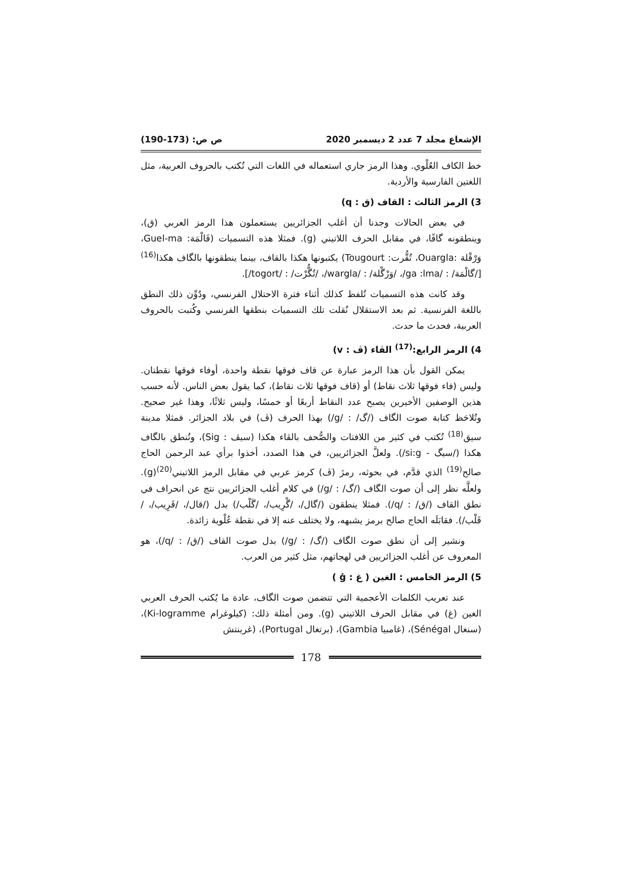الإشعاع مجلد 7 عدد 2 ديسمبر 2020 ص ص: (173-190)
خط الكاف العُلْوي. وهذا الرمز جاري استعماله في اللغات التي تُكتب بالحروف العربية، مثل اللغتين الفارسية والأردية.
3) الرمز الثالث : القاف (ق : q)
في بعض الحالات وجدنا أن أغلب الجزائريين يستعملون هذا الرمز العربي (ق)، وينطقونه گافًا، في مقابل الحرف اللاتيني (g). فمثلا هذه التسميات (قَالْمَة: Guel-ma، وَرْقْلة :Ouargla، تُقُّرت: Tougourt) يكتبونها هكذا بالقاف، بينما ينطقونها بالگاف هكذا<sup>(16)</sup> [/گالْمَة/ : /ga :lma/، /وَرْگْلة/ : /wargla/، /تُگُّرْت/ : /togort/].
وقد كانت هذه التسميات تُلفظ كذلك أثناء فترة الاحتلال الفرنسي، ودُوِّن ذلك النطق باللغة الفرنسية. ثم بعد الاستقلال نُقلت تلك التسميات بنطقها الفرنسي وكُتبت بالحروف العربية، فحدث ما حدث.
4) الرمز الرابع:<sup>(17)</sup> الڤاء (ڤ : v)
يمكن القول بأن هذا الرمز عبارة عن قاف فوقها نقطة واحدة، أوفاء فوقها نقطتان. وليس (فاء فوقها ثلاث نقاط) أو (قاف فوقها ثلاث نقاط)، كما يقول بعض الناس. لأنه حسب هذين الوصفين الأخيرين يصبح عدد النقاط أربعًا أو خمسًا، وليس ثلاثًا، وهذا غير صحيح. وتُلاحَظ كتابة صوت الگاف (/گ/ : /g/) بهذا الحرف (ڤ) في بلاد الجزائر. فمثلا مدينة سيق<sup>(18)</sup> تُكتب في كثير من اللافتات والصُّحف بالڤاء هكذا (سيڤ : Sig)، وتُنطق بالگاف هكذا (/سيگ - si:g/). ولعلَّ الجزائريين، في هذا الصدد، أخذوا برأي عبد الرحمن الحاج صالح<sup>(19)</sup> الذي قدَّم، في بحوثه، رمزَ (ڤ) كرمز عربي في مقابل الرمز اللاتيني<sup>(20)</sup>(g). ولعلَّه نظر إلى أن صوت الگاف (/گ/ : /g/) في كلام أغلب الجزائريين نتج عن انحراف في نطق القاف (/ق/ : /q/). فمثلا ينطقون (/گال/، /گْرِيب/، /گَلْب/) بدل (/قال/، /قَرِيب/، /قَلْب/). فقابَلَه الحاج صالح برمز يشبهه، ولا يختلف عنه إلا في نقطة عُلْوية زائدة.
ونشير إلى أن نطق صوت الگاف (/گ/ : /g/) بدل صوت القاف (/ق/ : /q/)، هو المعروف عن أغلب الجزائريين في لهجاتهم، مثل كثير من العرب.
5) الرمز الخامس : الغين ( غ : ġ )
عند تعريب الكلمات الأعجمية التي تتضمن صوت الگاف، عادة ما يُكتب الحرف العربي الغين (غ) في مقابل الحرف اللاتيني (g). ومن أمثلة ذلك: (كيلوغرام Ki-logramme)، (سنغال Sénégal)، (غامبيا Gambia)، (برتغال Portugal)، (غرينتش
178